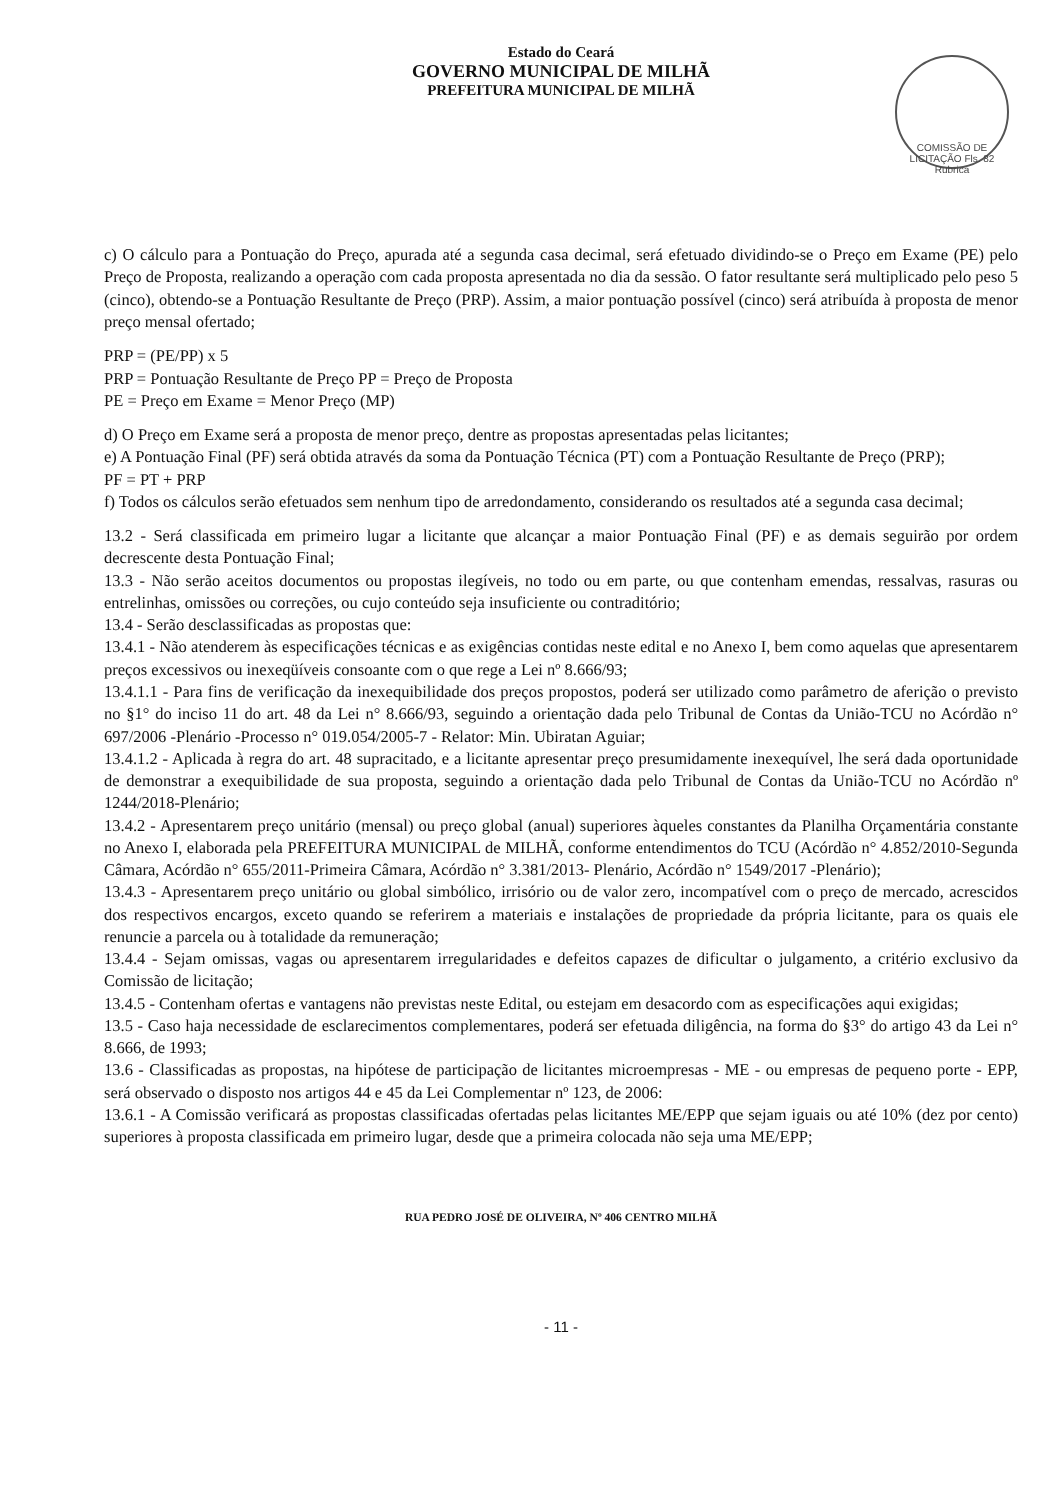Estado do Ceará
GOVERNO MUNICIPAL DE MILHÃ
PREFEITURA MUNICIPAL DE MILHÃ
COMISSÃO DE LICITAÇÃO Fls. 82 Rubrica
c) O cálculo para a Pontuação do Preço, apurada até a segunda casa decimal, será efetuado dividindo-se o Preço em Exame (PE) pelo Preço de Proposta, realizando a operação com cada proposta apresentada no dia da sessão. O fator resultante será multiplicado pelo peso 5 (cinco), obtendo-se a Pontuação Resultante de Preço (PRP). Assim, a maior pontuação possível (cinco) será atribuída à proposta de menor preço mensal ofertado;
PRP = (PE/PP) x 5
PRP = Pontuação Resultante de Preço PP = Preço de Proposta
PE = Preço em Exame = Menor Preço (MP)
d) O Preço em Exame será a proposta de menor preço, dentre as propostas apresentadas pelas licitantes;
e) A Pontuação Final (PF) será obtida através da soma da Pontuação Técnica (PT) com a Pontuação Resultante de Preço (PRP);
PF = PT + PRP
f) Todos os cálculos serão efetuados sem nenhum tipo de arredondamento, considerando os resultados até a segunda casa decimal;
13.2 - Será classificada em primeiro lugar a licitante que alcançar a maior Pontuação Final (PF) e as demais seguirão por ordem decrescente desta Pontuação Final;
13.3 - Não serão aceitos documentos ou propostas ilegíveis, no todo ou em parte, ou que contenham emendas, ressalvas, rasuras ou entrelinhas, omissões ou correções, ou cujo conteúdo seja insuficiente ou contraditório;
13.4 - Serão desclassificadas as propostas que:
13.4.1 - Não atenderem às especificações técnicas e as exigências contidas neste edital e no Anexo I, bem como aquelas que apresentarem preços excessivos ou inexeqüíveis consoante com o que rege a Lei nº 8.666/93;
13.4.1.1 - Para fins de verificação da inexequibilidade dos preços propostos, poderá ser utilizado como parâmetro de aferição o previsto no §1° do inciso 11 do art. 48 da Lei n° 8.666/93, seguindo a orientação dada pelo Tribunal de Contas da União-TCU no Acórdão n° 697/2006 -Plenário -Processo n° 019.054/2005-7 - Relator: Min. Ubiratan Aguiar;
13.4.1.2 - Aplicada à regra do art. 48 supracitado, e a licitante apresentar preço presumidamente inexequível, lhe será dada oportunidade de demonstrar a exequibilidade de sua proposta, seguindo a orientação dada pelo Tribunal de Contas da União-TCU no Acórdão nº 1244/2018-Plenário;
13.4.2 - Apresentarem preço unitário (mensal) ou preço global (anual) superiores àqueles constantes da Planilha Orçamentária constante no Anexo I, elaborada pela PREFEITURA MUNICIPAL de MILHÃ, conforme entendimentos do TCU (Acórdão n° 4.852/2010-Segunda Câmara, Acórdão n° 655/2011-Primeira Câmara, Acórdão n° 3.381/2013- Plenário, Acórdão n° 1549/2017 -Plenário);
13.4.3 - Apresentarem preço unitário ou global simbólico, irrisório ou de valor zero, incompatível com o preço de mercado, acrescidos dos respectivos encargos, exceto quando se referirem a materiais e instalações de propriedade da própria licitante, para os quais ele renuncie a parcela ou à totalidade da remuneração;
13.4.4 - Sejam omissas, vagas ou apresentarem irregularidades e defeitos capazes de dificultar o julgamento, a critério exclusivo da Comissão de licitação;
13.4.5 - Contenham ofertas e vantagens não previstas neste Edital, ou estejam em desacordo com as especificações aqui exigidas;
13.5 - Caso haja necessidade de esclarecimentos complementares, poderá ser efetuada diligência, na forma do §3° do artigo 43 da Lei n° 8.666, de 1993;
13.6 - Classificadas as propostas, na hipótese de participação de licitantes microempresas - ME - ou empresas de pequeno porte - EPP, será observado o disposto nos artigos 44 e 45 da Lei Complementar nº 123, de 2006:
13.6.1 - A Comissão verificará as propostas classificadas ofertadas pelas licitantes ME/EPP que sejam iguais ou até 10% (dez por cento) superiores à proposta classificada em primeiro lugar, desde que a primeira colocada não seja uma ME/EPP;
RUA PEDRO JOSÉ DE OLIVEIRA, Nº 406 CENTRO MILHÃ
- 11 -